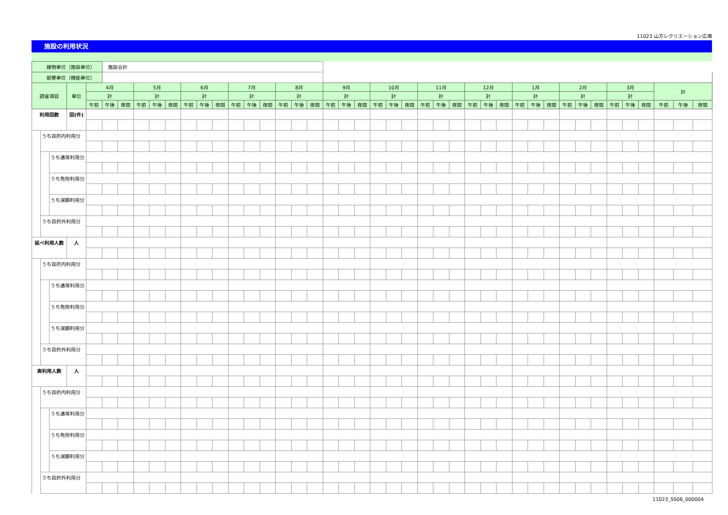11023 山方レクリエーション広場
施設の利用状況
| 建物単位（施設単位） | | | | | 施設合計 | | | | | | | | | | | | | | | | | | | | | | | | | | | | | | | | | | | | | |
| 部屋単位（機能単位） | | | | | | | | | | | | | | | | | | | | | | | | | | | | | | | | | | | | | | | | | | |
| 調査項目 | | | 単位 | 4月 | | | 5月 | | | 6月 | | | 7月 | | | 8月 | | | 9月 | | | 10月 | | | 11月 | | | 12月 | | | 1月 | | | 2月 | | | 3月 | | | 計 | | |
| | | | | 計 | | | 計 | | | 計 | | | 計 | | | 計 | | | 計 | | | 計 | | | 計 | | | 計 | | | 計 | | | 計 | | | 計 | | | | | |
| | | | | 午前 | 午後 | 夜間 | 午前 | 午後 | 夜間 | 午前 | 午後 | 夜間 | 午前 | 午後 | 夜間 | 午前 | 午後 | 夜間 | 午前 | 午後 | 夜間 | 午前 | 午後 | 夜間 | 午前 | 午後 | 夜間 | 午前 | 午後 | 夜間 | 午前 | 午後 | 夜間 | 午前 | 午後 | 夜間 | 午前 | 午後 | 夜間 | 午前 | 午後 | 夜間 |
| 利用回数 | | | 回(件) | | | | | | | | | | | | | | | | | | | | | | | | | | | | | | | | | | | | | | | |
| | うち目的内利用分 | | | | | | | | | | | | | | | | | | | | | | | | | | | | | | | | | | | | | | | | | |
| | | うち通常利用分 | | | | | | | | | | | | | | | | | | | | | | | | | | | | | | | | | | | | | | | | |
| | | うち免除利用分 | | | | | | | | | | | | | | | | | | | | | | | | | | | | | | | | | | | | | | | | |
| | | うち減額利用分 | | | | | | | | | | | | | | | | | | | | | | | | | | | | | | | | | | | | | | | | |
| | うち目的外利用分 | | | | | | | | | | | | | | | | | | | | | | | | | | | | | | | | | | | | | | | | | |
| 延べ利用人数 | | | 人 | | | | | | | | | | | | | | | | | | | | | | | | | | | | | | | | | | | | | | | |
| | うち目的内利用分 | | | | | | | | | | | | | | | | | | | | | | | | | | | | | | | | | | | | | | | | | |
| | | うち通常利用分 | | | | | | | | | | | | | | | | | | | | | | | | | | | | | | | | | | | | | | | | |
| | | うち免除利用分 | | | | | | | | | | | | | | | | | | | | | | | | | | | | | | | | | | | | | | | | |
| | | うち減額利用分 | | | | | | | | | | | | | | | | | | | | | | | | | | | | | | | | | | | | | | | | |
| | うち目的外利用分 | | | | | | | | | | | | | | | | | | | | | | | | | | | | | | | | | | | | | | | | | |
| 実利用人数 | | | 人 | | | | | | | | | | | | | | | | | | | | | | | | | | | | | | | | | | | | | | | |
| | うち目的内利用分 | | | | | | | | | | | | | | | | | | | | | | | | | | | | | | | | | | | | | | | | | |
| | | うち通常利用分 | | | | | | | | | | | | | | | | | | | | | | | | | | | | | | | | | | | | | | | | |
| | | うち免除利用分 | | | | | | | | | | | | | | | | | | | | | | | | | | | | | | | | | | | | | | | | |
| | | うち減額利用分 | | | | | | | | | | | | | | | | | | | | | | | | | | | | | | | | | | | | | | | | |
| | うち目的外利用分 | | | | | | | | | | | | | | | | | | | | | | | | | | | | | | | | | | | | | | | | | |
11023_SS06_000004